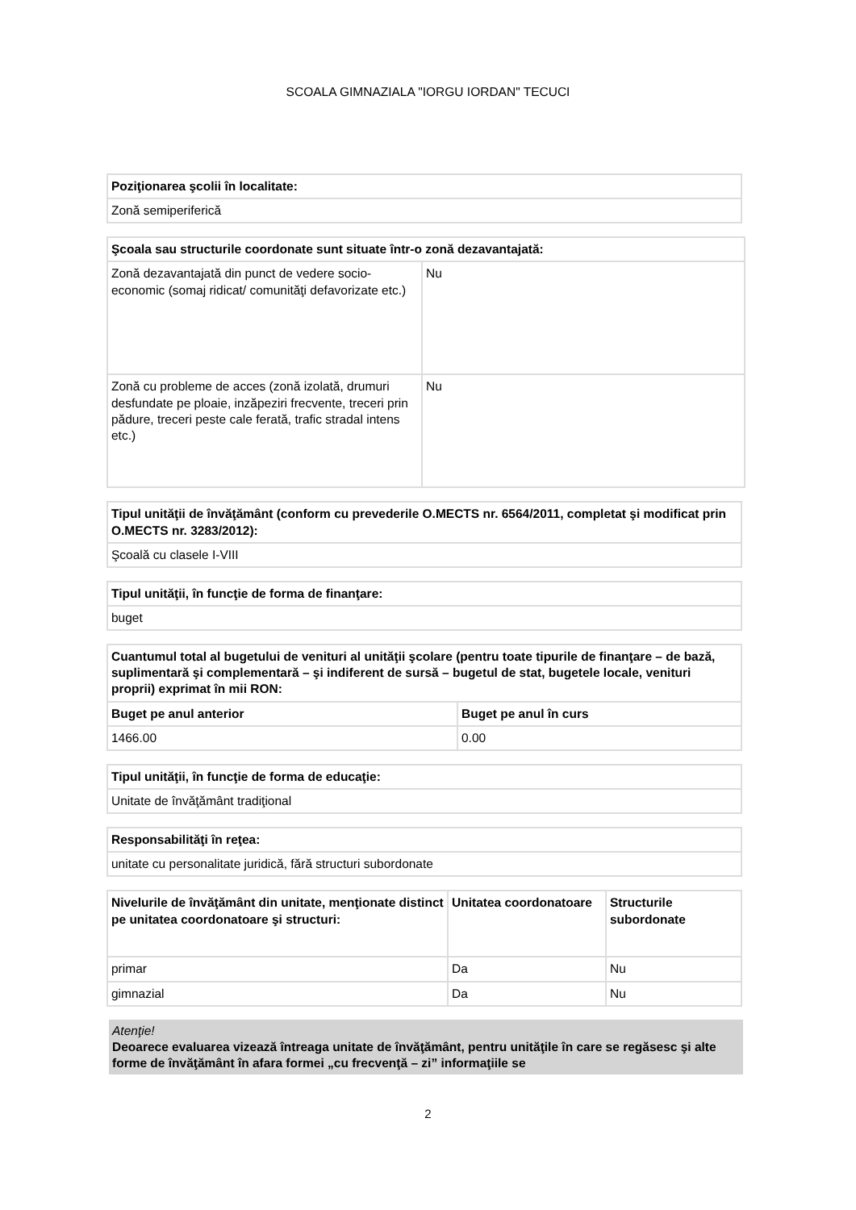SCOALA GIMNAZIALA "IORGU IORDAN" TECUCI
| Poziţionarea şcolii în localitate: |
| --- |
| Zonă semiperiferică |
| Şcoala sau structurile coordonate sunt situate într-o zonă dezavantajată: | |
| --- | --- |
| Zonă dezavantajată din punct de vedere socio-economic (somaj ridicat/ comunităţi defavorizate etc.) | Nu |
| Zonă cu probleme de acces (zonă izolată, drumuri desfundate pe ploaie, inzăpeziri frecvente, treceri prin pădure, treceri peste cale ferată, trafic stradal intens etc.) | Nu |
| Tipul unităţii de învăţământ (conform cu prevederile O.MECTS nr. 6564/2011, completat şi modificat prin O.MECTS nr. 3283/2012): |
| --- |
| Şcoală cu clasele I-VIII |
| Tipul unităţii, în funcţie de forma de finanţare: |
| --- |
| buget |
| Cuantumul total al bugetului de venituri al unităţii şcolare (pentru toate tipurile de finanţare – de bază, suplimentară şi complementară – şi indiferent de sursă – bugetul de stat, bugetele locale, venituri proprii) exprimat în mii RON: | |
| --- | --- |
| Buget pe anul anterior | Buget pe anul în curs |
| 1466.00 | 0.00 |
| Tipul unităţii, în funcţie de forma de educaţie: |
| --- |
| Unitate de învăţământ tradiţional |
| Responsabilităţi în reţea: |
| --- |
| unitate cu personalitate juridică, fără structuri subordonate |
| Nivelurile de învăţământ din unitate, menţionate distinct pe unitatea coordonatoare şi structuri: | Unitatea coordonatoare | Structurile subordonate |
| --- | --- | --- |
| primar | Da | Nu |
| gimnazial | Da | Nu |
Atenţie!
Deoarece evaluarea vizează întreaga unitate de învăţământ, pentru unităţile în care se regăsesc şi alte forme de învăţământ în afara formei „cu frecvenţă – zi” informaţiile se
2